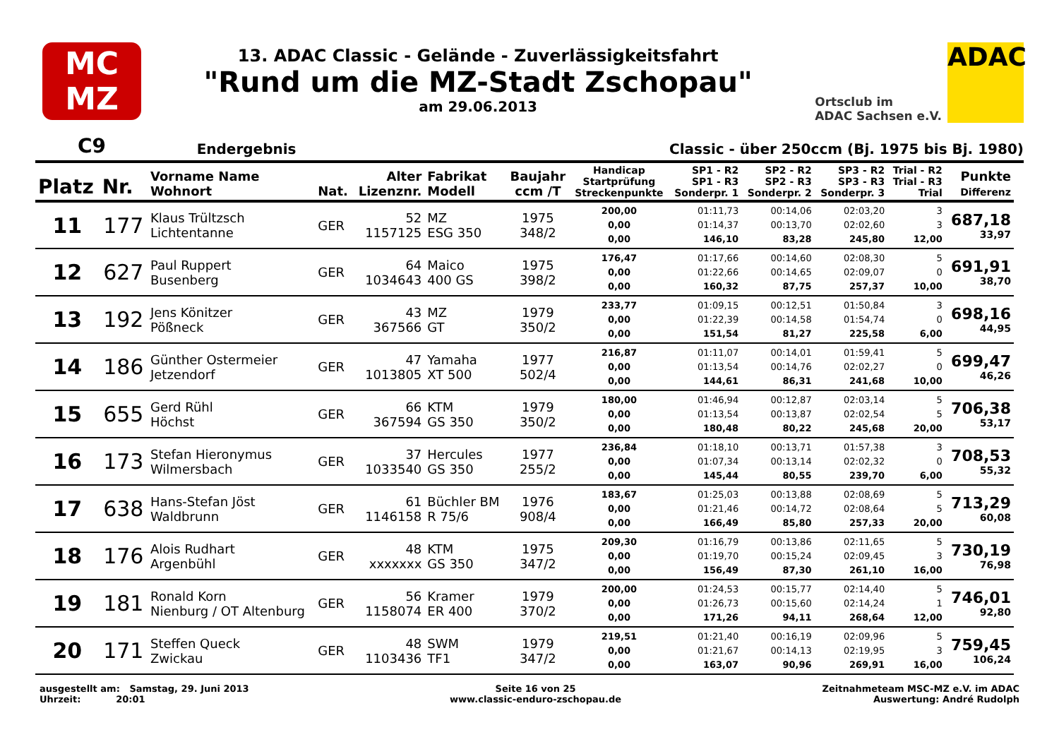MC
MZ
13. ADAC Classic - Gelände - Zuverlässigkeitsfahrt
"Rund um die MZ-Stadt Zschopau"
am 29.06.2013
Ortsclub im
ADAC Sachsen e.V.
ADAC
C9 Endergebnis Classic - über 250ccm (Bj. 1975 bis Bj. 1980)
| Platz | Nr. | Vorname Name Wohnort | Nat. | Alter Lizenznr. | Fabrikat Modell | Baujahr ccm /T | Handicap Startprüfung Streckenpunkte | SP1 - R2 SP1 - R3 Sonderpr. 1 | SP2 - R2 SP2 - R3 Sonderpr. 2 | SP3 - R2 SP3 - R3 Sonderpr. 3 | Trial - R2 Trial - R3 Trial | Punkte Differenz |
| --- | --- | --- | --- | --- | --- | --- | --- | --- | --- | --- | --- | --- |
| 11 | 177 | Klaus Trültzsch Lichtentanne | GER | 52 1157125 | MZ ESG 350 | 1975 348/2 | 200,00 0,00 0,00 | 01:11,73 01:14,37 146,10 | 00:14,06 00:13,70 83,28 | 02:03,20 02:02,60 245,80 | 3 3 12,00 | 687,18 33,97 |
| 12 | 627 | Paul Ruppert Busenberg | GER | 64 1034643 | Maico 400 GS | 1975 398/2 | 176,47 0,00 0,00 | 01:17,66 01:22,66 160,32 | 00:14,60 00:14,65 87,75 | 02:08,30 02:09,07 257,37 | 5 0 10,00 | 691,91 38,70 |
| 13 | 192 | Jens Könitzer Pößneck | GER | 43 367566 | MZ GT | 1979 350/2 | 233,77 0,00 0,00 | 01:09,15 01:22,39 151,54 | 00:12,51 00:14,58 81,27 | 01:50,84 01:54,74 225,58 | 3 0 6,00 | 698,16 44,95 |
| 14 | 186 | Günther Ostermeier Jetzendorf | GER | 47 1013805 | Yamaha XT 500 | 1977 502/4 | 216,87 0,00 0,00 | 01:11,07 01:13,54 144,61 | 00:14,01 00:14,76 86,31 | 01:59,41 02:02,27 241,68 | 5 0 10,00 | 699,47 46,26 |
| 15 | 655 | Gerd Rühl Höchst | GER | 66 367594 | KTM GS 350 | 1979 350/2 | 180,00 0,00 0,00 | 01:46,94 01:13,54 180,48 | 00:12,87 00:13,87 80,22 | 02:03,14 02:02,54 245,68 | 5 5 20,00 | 706,38 53,17 |
| 16 | 173 | Stefan Hieronymus Wilmersbach | GER | 37 1033540 | Hercules GS 350 | 1977 255/2 | 236,84 0,00 0,00 | 01:18,10 01:07,34 145,44 | 00:13,71 00:13,14 80,55 | 01:57,38 02:02,32 239,70 | 3 0 6,00 | 708,53 55,32 |
| 17 | 638 | Hans-Stefan Jöst Waldbrunn | GER | 61 1146158 | Büchler BM R 75/6 | 1976 908/4 | 183,67 0,00 0,00 | 01:25,03 01:21,46 166,49 | 00:13,88 00:14,72 85,80 | 02:08,69 02:08,64 257,33 | 5 5 20,00 | 713,29 60,08 |
| 18 | 176 | Alois Rudhart Argenbühl | GER | 48 xxxxxxx | KTM GS 350 | 1975 347/2 | 209,30 0,00 0,00 | 01:16,79 01:19,70 156,49 | 00:13,86 00:15,24 87,30 | 02:11,65 02:09,45 261,10 | 5 3 16,00 | 730,19 76,98 |
| 19 | 181 | Ronald Korn Nienburg / OT Altenburg | GER | 56 1158074 | Kramer ER 400 | 1979 370/2 | 200,00 0,00 0,00 | 01:24,53 01:26,73 171,26 | 00:15,77 00:15,60 94,11 | 02:14,40 02:14,24 268,64 | 5 1 12,00 | 746,01 92,80 |
| 20 | 171 | Steffen Queck Zwickau | GER | 48 1103436 | SWM TF1 | 1979 347/2 | 219,51 0,00 0,00 | 01:21,40 01:21,67 163,07 | 00:16,19 00:14,13 90,96 | 02:09,96 02:19,95 269,91 | 5 3 16,00 | 759,45 106,24 |
ausgestellt am: Samstag, 29. Juni 2013
Uhrzeit: 20:01
Seite 16 von 25
www.classic-enduro-zschopau.de
Zeitnahmeteam MSC-MZ e.V. im ADAC
Auswertung: André Rudolph